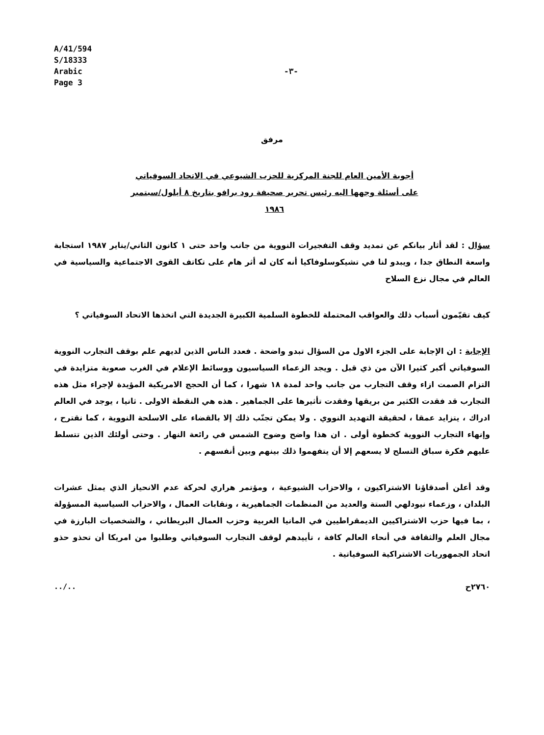A/41/594
S/18333
Arabic
Page 3
-٣-
مرفق
أجوبة الأمين العام للجنة المركزية للحزب الشيوعي في الاتحاد السوفياتي على أسئلة وجهها اليه رئيس تحرير صحيفة رود برافو بتاريخ ٨ أيلول/سبتمبر ١٩٨٦
سؤال : لقد أثار بيانكم عن تمديد وقف التفجيرات النووية من جانب واحد حتى ١ كانون الثاني/يناير ١٩٨٧ استجابة واسعة النطاق جدا ، ويبدو لنا في تشيكوسلوفاكيا أنه كان له أثر هام على تكاتف القوى الاجتماعية والسياسية في العالم في مجال نزع السلاح
كيف تقيّمون أسباب ذلك والعواقب المحتملة للخطوة السلمية الكبيرة الجديدة التي اتخذها الاتحاد السوفياتي ؟
الإجابة : ان الإجابة على الجزء الاول من السؤال تبدو واضحة . فعدد الناس الذين لديهم علم بوقف التجارب النووية السوفياتي أكبر كثيرا الآن من ذي قبل . ويجد الزعماء السياسيون ووسائط الإعلام في الغرب صعوبة متزايدة في التزام الصمت ازاء وقف التجارب من جانب واحد لمدة ١٨ شهرا ، كما أن الحجج الامريكية المؤيدة لإجراء مثل هذه التجارب قد فقدت الكثير من بريقها وفقدت تأثيرها على الجماهير . هذه هي النقطة الاولى . ثانيا ، يوجد في العالم ادراك ، يتزايد عمقا ، لحقيقة التهديد النووي . ولا يمكن تجنّب ذلك إلا بالقضاء على الاسلحة النووية ، كما نقترح ، وإنهاء التجارب النووية كخطوة أولى . ان هذا واضح وضوح الشمس في رائعة النهار . وحتى أولئك الذين تتسلط عليهم فكرة سباق التسلح لا يسعهم إلا أن يتفهموا ذلك بينهم وبين أنفسهم .
وقد أعلن أصدقاؤنا الاشتراكيون ، والاحزاب الشيوعية ، ومؤتمر هراري لحركة عدم الانحياز الذي يمثل عشرات البلدان ، وزعماء نيودلهي الستة والعديد من المنظمات الجماهيرية ، ونقابات العمال ، والاحزاب السياسية المسؤولة ، بما فيها حزب الاشتراكيين الديمقراطيين في المانيا الغربية وحزب العمال البريطاني ، والشخصيات البارزة في مجال العلم والثقافة في أنحاء العالم كافة ، تأييدهم لوقف التجارب السوفياتي وطلبوا من امريكا أن تحذو حذو اتحاد الجمهوريات الاشتراكية السوفياتية .
../.. ٢٧٦٠ح